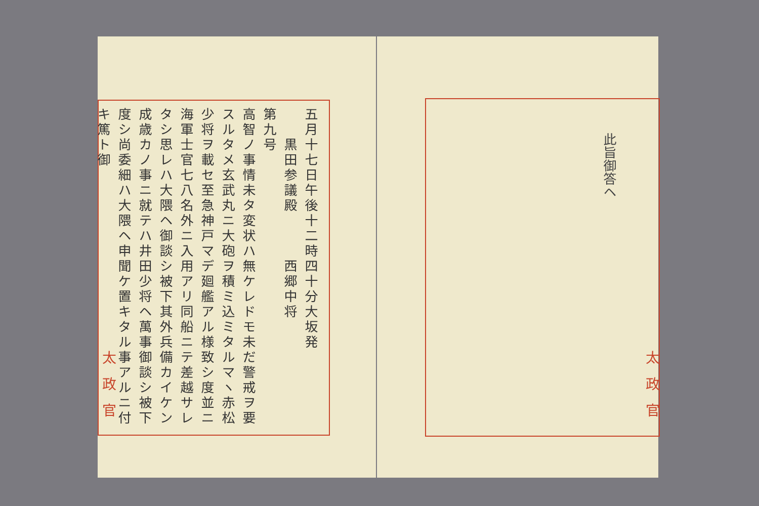五月十七日午後十二時四十分大坂発
黒田参議殿　　　西郷中将
第九号
高智ノ事情未タ変状ハ無ケレドモ未だ警戒ヲ要スルタメ玄武丸ニ大砲ヲ積ミ込ミタルマヽ赤松少将ヲ載セ至急神戸マデ廻艦アル様致シ度並ニ海軍士官七八名外ニ入用アリ同船ニテ差越サレタシ思レハ大隈ヘ御談シ被下其外兵備カイケン成歳カノ事ニ就テハ井田少将ヘ萬事御談シ被下度シ尚委細ハ大隈ヘ申聞ケ置キタル事アルニ付キ篤ト御
太政官
此旨御答ヘ
太政官